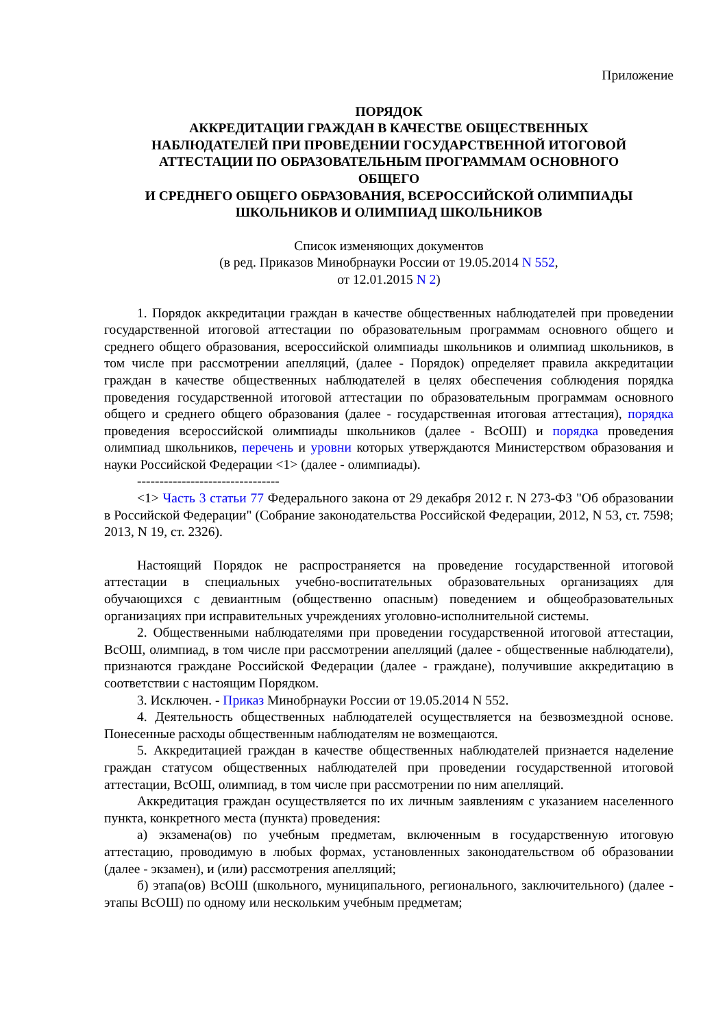Приложение
ПОРЯДОК
АККРЕДИТАЦИИ ГРАЖДАН В КАЧЕСТВЕ ОБЩЕСТВЕННЫХ
НАБЛЮДАТЕЛЕЙ ПРИ ПРОВЕДЕНИИ ГОСУДАРСТВЕННОЙ ИТОГОВОЙ
АТТЕСТАЦИИ ПО ОБРАЗОВАТЕЛЬНЫМ ПРОГРАММАМ ОСНОВНОГО
ОБЩЕГО
И СРЕДНЕГО ОБЩЕГО ОБРАЗОВАНИЯ, ВСЕРОССИЙСКОЙ ОЛИМПИАДЫ
ШКОЛЬНИКОВ И ОЛИМПИАД ШКОЛЬНИКОВ
Список изменяющих документов
(в ред. Приказов Минобрнауки России от 19.05.2014 N 552,
от 12.01.2015 N 2)
1. Порядок аккредитации граждан в качестве общественных наблюдателей при проведении государственной итоговой аттестации по образовательным программам основного общего и среднего общего образования, всероссийской олимпиады школьников и олимпиад школьников, в том числе при рассмотрении апелляций, (далее - Порядок) определяет правила аккредитации граждан в качестве общественных наблюдателей в целях обеспечения соблюдения порядка проведения государственной итоговой аттестации по образовательным программам основного общего и среднего общего образования (далее - государственная итоговая аттестация), порядка проведения всероссийской олимпиады школьников (далее - ВсОШ) и порядка проведения олимпиад школьников, перечень и уровни которых утверждаются Министерством образования и науки Российской Федерации <1> (далее - олимпиады).
--------------------------------
<1> Часть 3 статьи 77 Федерального закона от 29 декабря 2012 г. N 273-ФЗ "Об образовании в Российской Федерации" (Собрание законодательства Российской Федерации, 2012, N 53, ст. 7598; 2013, N 19, ст. 2326).
Настоящий Порядок не распространяется на проведение государственной итоговой аттестации в специальных учебно-воспитательных образовательных организациях для обучающихся с девиантным (общественно опасным) поведением и общеобразовательных организациях при исправительных учреждениях уголовно-исполнительной системы.
2. Общественными наблюдателями при проведении государственной итоговой аттестации, ВсОШ, олимпиад, в том числе при рассмотрении апелляций (далее - общественные наблюдатели), признаются граждане Российской Федерации (далее - граждане), получившие аккредитацию в соответствии с настоящим Порядком.
3. Исключен. - Приказ Минобрнауки России от 19.05.2014 N 552.
4. Деятельность общественных наблюдателей осуществляется на безвозмездной основе. Понесенные расходы общественным наблюдателям не возмещаются.
5. Аккредитацией граждан в качестве общественных наблюдателей признается наделение граждан статусом общественных наблюдателей при проведении государственной итоговой аттестации, ВсОШ, олимпиад, в том числе при рассмотрении по ним апелляций.
Аккредитация граждан осуществляется по их личным заявлениям с указанием населенного пункта, конкретного места (пункта) проведения:
а) экзамена(ов) по учебным предметам, включенным в государственную итоговую аттестацию, проводимую в любых формах, установленных законодательством об образовании (далее - экзамен), и (или) рассмотрения апелляций;
б) этапа(ов) ВсОШ (школьного, муниципального, регионального, заключительного) (далее - этапы ВсОШ) по одному или нескольким учебным предметам;